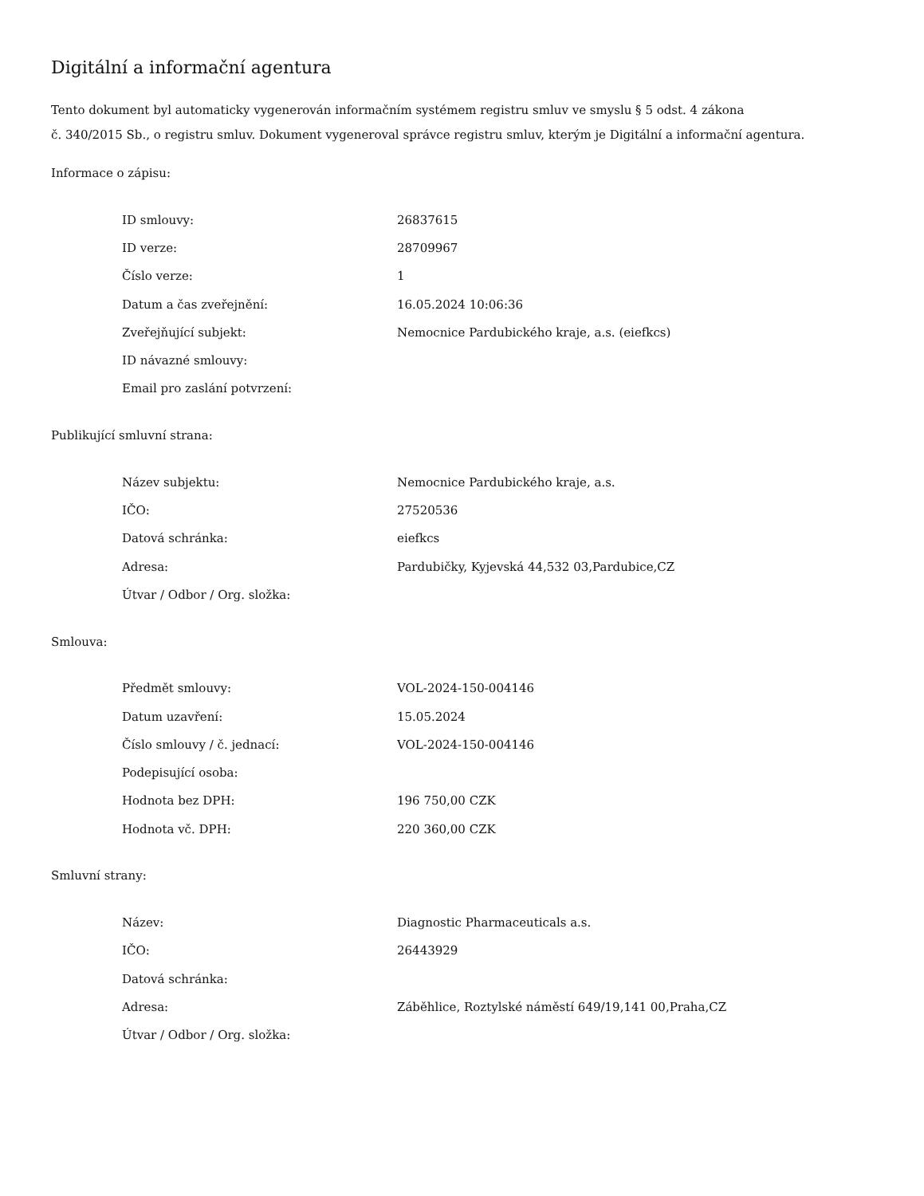Digitální a informační agentura
Tento dokument byl automaticky vygenerován informačním systémem registru smluv ve smyslu § 5 odst. 4 zákona
č. 340/2015 Sb., o registru smluv. Dokument vygeneroval správce registru smluv, kterým je Digitální a informační agentura.
Informace o zápisu:
| ID smlouvy: | 26837615 |
| ID verze: | 28709967 |
| Číslo verze: | 1 |
| Datum a čas zveřejnění: | 16.05.2024 10:06:36 |
| Zveřejňující subjekt: | Nemocnice Pardubického kraje, a.s. (eiefkcs) |
| ID návazné smlouvy: | |
| Email pro zaslání potvrzení: | |
Publikující smluvní strana:
| Název subjektu: | Nemocnice Pardubického kraje, a.s. |
| IČO: | 27520536 |
| Datová schránka: | eiefkcs |
| Adresa: | Pardubičky, Kyjevská 44,532 03,Pardubice,CZ |
| Útvar / Odbor / Org. složka: | |
Smlouva:
| Předmět smlouvy: | VOL-2024-150-004146 |
| Datum uzavření: | 15.05.2024 |
| Číslo smlouvy / č. jednací: | VOL-2024-150-004146 |
| Podepisující osoba: | |
| Hodnota bez DPH: | 196 750,00 CZK |
| Hodnota vč. DPH: | 220 360,00 CZK |
Smluvní strany:
| Název: | Diagnostic Pharmaceuticals a.s. |
| IČO: | 26443929 |
| Datová schránka: | |
| Adresa: | Záběhlice, Roztylské náměstí 649/19,141 00,Praha,CZ |
| Útvar / Odbor / Org. složka: | |